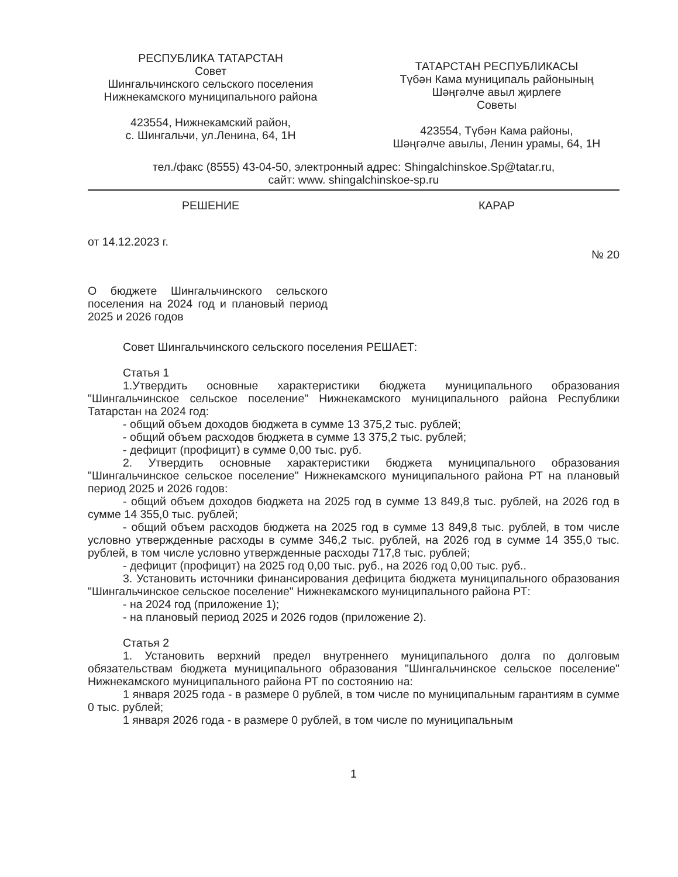РЕСПУБЛИКА ТАТАРСТАН
Совет
Шингальчинского сельского поселения
Нижнекамского муниципального района
423554, Нижнекамский район,
с. Шингальчи, ул.Ленина, 64, 1Н
ТАТАРСТАН РЕСПУБЛИКАСЫ
Түбән Кама муниципаль районының
Шәңгәлче авыл җирлеге
Советы
423554, Түбән Кама районы,
Шәңгәлче авылы, Ленин урамы, 64, 1Н
тел./факс (8555) 43-04-50, электронный адрес: Shingalchinskoe.Sp@tatar.ru,
сайт: www. shingalchinskoe-sp.ru
РЕШЕНИЕ КАРАР
от 14.12.2023 г. № 20
О бюджете Шингальчинского сельского поселения на 2024 год и плановый период 2025 и 2026 годов
Совет Шингальчинского сельского поселения РЕШАЕТ:
Статья 1
1.Утвердить основные характеристики бюджета муниципального образования "Шингальчинское сельское поселение" Нижнекамского муниципального района Республики Татарстан на 2024 год:
- общий объем доходов бюджета в сумме 13 375,2 тыс. рублей;
- общий объем расходов бюджета в сумме 13 375,2 тыс. рублей;
- дефицит (профицит) в сумме 0,00 тыс. руб.
2. Утвердить основные характеристики бюджета муниципального образования "Шингальчинское сельское поселение" Нижнекамского муниципального района РТ на плановый период 2025 и 2026 годов:
- общий объем доходов бюджета на 2025 год в сумме 13 849,8 тыс. рублей, на 2026 год в сумме 14 355,0 тыс. рублей;
- общий объем расходов бюджета на 2025 год в сумме 13 849,8 тыс. рублей, в том числе условно утвержденные расходы в сумме 346,2 тыс. рублей, на 2026 год в сумме 14 355,0 тыс. рублей, в том числе условно утвержденные расходы 717,8 тыс. рублей;
- дефицит (профицит) на 2025 год 0,00 тыс. руб., на 2026 год 0,00 тыс. руб..
3. Установить источники финансирования дефицита бюджета муниципального образования "Шингальчинское сельское поселение" Нижнекамского муниципального района РТ:
- на 2024 год (приложение 1);
- на плановый период 2025 и 2026 годов (приложение 2).
Статья 2
1. Установить верхний предел внутреннего муниципального долга по долговым обязательствам бюджета муниципального образования "Шингальчинское сельское поселение" Нижнекамского муниципального района РТ по состоянию на:
1 января 2025 года - в размере 0 рублей, в том числе по муниципальным гарантиям в сумме 0 тыс. рублей;
1 января 2026 года - в размере 0 рублей, в том числе по муниципальным
1